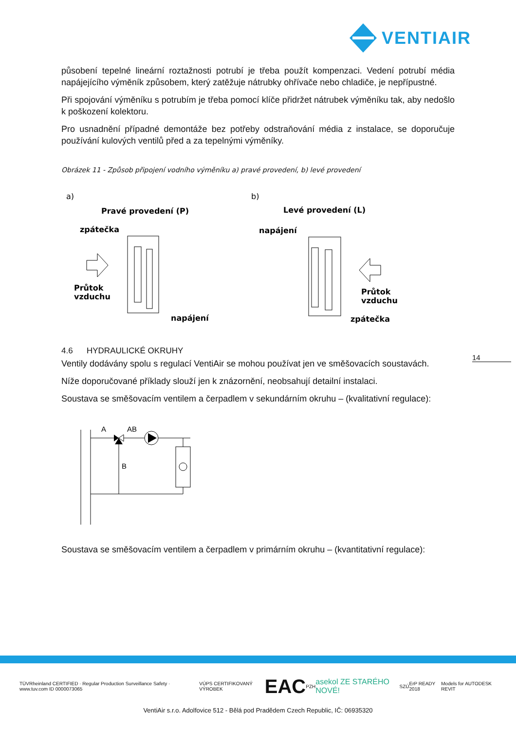VENTIAIR
působení tepelné lineární roztažnosti potrubí je třeba použít kompenzaci. Vedení potrubí média napájejícího výměník způsobem, který zatěžuje nátrubky ohřívače nebo chladiče, je nepřípustné.
Při spojování výměníku s potrubím je třeba pomocí klíče přidržet nátrubek výměníku tak, aby nedošlo k poškození kolektoru.
Pro usnadnění případné demontáže bez potřeby odstraňování média z instalace, se doporučuje používání kulových ventilů před a za tepelnými výměníky.
Obrázek 11 - Způsob připojení vodního výměníku a) pravé provedení, b) levé provedení
a)
b)
Pravé provedení (P)
Levé provedení (L)
zpátečka
napájení
Průtok
vzduchu
Průtok
vzduchu
napájení
zpátečka
4.6 HYDRAULICKÉ OKRUHY
Ventily dodávány spolu s regulací VentiAir se mohou používat jen ve směšovacích soustavách.
Níže doporučované příklady slouží jen k znázornění, neobsahují detailní instalaci.
Soustava se směšovacím ventilem a čerpadlem v sekundárním okruhu – (kvalitativní regulace):
A
AB
B
Soustava se směšovacím ventilem a čerpadlem v primárním okruhu – (kvantitativní regulace):
14
TÜVRheinland CERTIFIED · Regular Production Surveillance Safety · www.tuv.com ID 0000073065 VÚPS CERTIFIKOVANÝ VÝROBEK EAC PZH asekol ZE STARÉHO NOVÉ! SZÚ ErP READY 2018 Models for AUTODESK REVIT
VentiAir s.r.o. Adolfovice 512 - Bělá pod Pradědem Czech Republic, IČ: 06935320